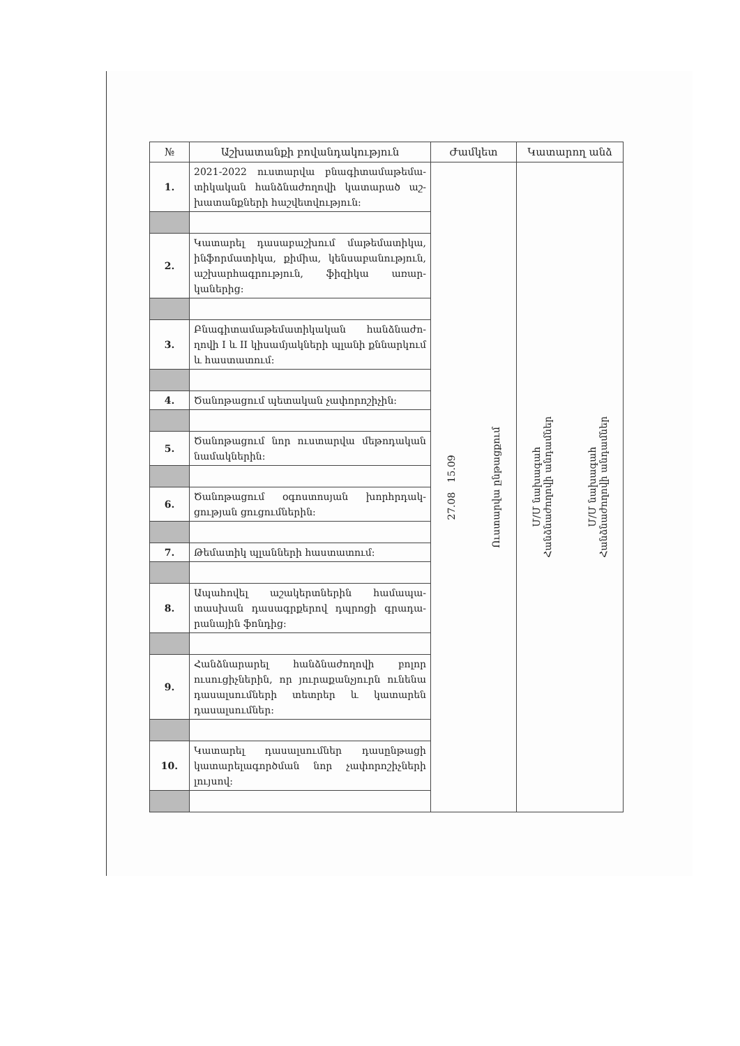| № | Աշխատանքի բովանդակություն | Ժամկետ | Կատարող անձ |
| --- | --- | --- | --- |
| 1. | 2021-2022 ուստարվա բնագիտամաթեմա-տիկական հանձնաժողովի կատարած աշ-խատանքների հաշվետվություն: | 27.08 15.09 Ուստարվա ընթացքում | Մ/Մ նախագահ Հանձնաժողովի անդամներ Մ/Մ նախագահ Հանձնաժողովի անդամներ |
| 2. | Կատարել դասաբաշխում մաթեմատիկա, ինֆորմատիկա, քիմիա, կենսաբանություն, աշխարհագրություն, ֆիզիկա առար-կաներից: | | |
| 3. | Բնագիտամաթեմատիկական հանձնաժո-ղովի I և II կիսամյակների պլանի քննարկում և հաստատում: | | |
| 4. | Ծանոթացում պետական չափորոշիչին: | | |
| 5. | Ծանոթացում նոր ուստարվա մեթոդական նամակներին: | | |
| 6. | Ծանոթացում օգոստոսյան խորհրդակ-ցության ցուցումներին: | | |
| 7. | Թեմատիկ պլանների հաստատում: | | |
| 8. | Ապահովել աշակերտներին համապա-տասխան դասագրքերով դպրոցի գրադա-րանային ֆոնդից: | | |
| 9. | Հանձնարարել հանձնաժողովի բոլոր ուսուցիչներին, որ յուրաքանչյուրն ունենա դասալսումների տետրեր և կատարեն դասալսումներ: | | |
| 10. | Կատարել դասալսումներ դասընթացի կատարելագործման նոր չափորոշիչների լույսով: | | |